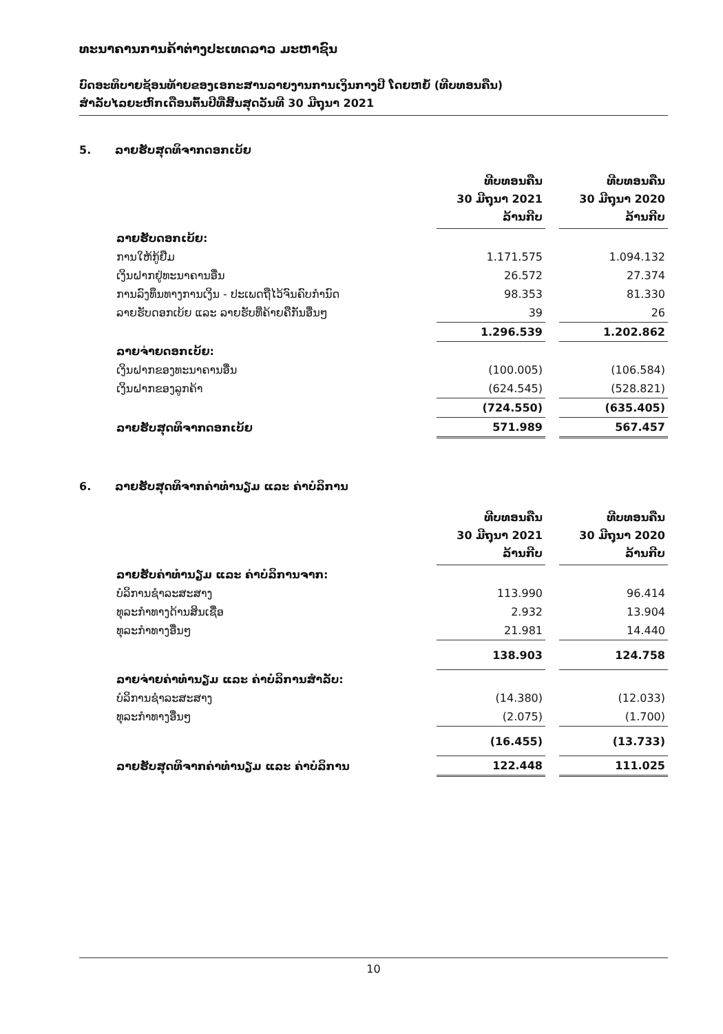ທະນາຄານການຄ້າຕ່າງປະເທດລາວ ມະຫາຊົນ
ບົດອະທິບາຍຊ້ອນທ້າຍຂອງເອກະສານລາຍງານການເງິນກາງປີ ໂດຍຫຍໍ້ (ທີບທອນຄືນ)
ສຳລັບໄລຍະຫົກເດືອນຕົ້ນປີທີ່ສິ້ນສຸດວັນທີ 30 ມີຖຸນາ 2021
5. ລາຍຮັບສຸດທິຈາກດອກເບ້ຍ
| | ທີບທອນຄືນ 30 ມີຖຸນາ 2021 ລ້ານກີບ | | ທີບທອນຄືນ 30 ມີຖຸນາ 2020 ລ້ານກີບ |
| --- | --- | --- | --- |
| ລາຍຮັບດອກເບ້ຍ: | | | |
| ການໃຫ້ກູ້ຢືມ | 1.171.575 | | 1.094.132 |
| ເງິນຝາກຢູ່ທະນາຄານອື່ນ | 26.572 | | 27.374 |
| ການລົງທຶນທາງການເງິນ - ປະເພດຖືໄວ້ຈົນຄົບກຳນົດ | 98.353 | | 81.330 |
| ລາຍຮັບດອກເບ້ຍ ແລະ ລາຍຮັບທີ່ຄ້າຍຄືກັນອື່ນໆ | 39 | | 26 |
| | 1.296.539 | | 1.202.862 |
| ລາຍຈ່າຍດອກເບ້ຍ: | | | |
| ເງິນຝາກຂອງທະນາຄານອື່ນ | (100.005) | | (106.584) |
| ເງິນຝາກຂອງລູກຄ້າ | (624.545) | | (528.821) |
| | (724.550) | | (635.405) |
| ລາຍຮັບສຸດທິຈາກດອກເບ້ຍ | 571.989 | | 567.457 |
6. ລາຍຮັບສຸດທິຈາກຄ່າທຳນຽມ ແລະ ຄ່າບໍລິການ
| | ທີບທອນຄືນ 30 ມີຖຸນາ 2021 ລ້ານກີບ | | ທີບທອນຄືນ 30 ມີຖຸນາ 2020 ລ້ານກີບ |
| --- | --- | --- | --- |
| ລາຍຮັບຄ່າທຳນຽມ ແລະ ຄ່າບໍລິການຈາກ: | | | |
| ບໍລິການຊຳລະສະສາງ | 113.990 | | 96.414 |
| ທຸລະກຳທາງດ້ານສິນເຊື່ອ | 2.932 | | 13.904 |
| ທຸລະກຳທາງອື່ນໆ | 21.981 | | 14.440 |
| | 138.903 | | 124.758 |
| ລາຍຈ່າຍຄ່າທຳນຽມ ແລະ ຄ່າບໍລິການສຳລັບ: | | | |
| ບໍລິການຊຳລະສະສາງ | (14.380) | | (12.033) |
| ທຸລະກຳທາງອື່ນໆ | (2.075) | | (1.700) |
| | (16.455) | | (13.733) |
| ລາຍຮັບສຸດທິຈາກຄ່າທຳນຽມ ແລະ ຄ່າບໍລິການ | 122.448 | | 111.025 |
10